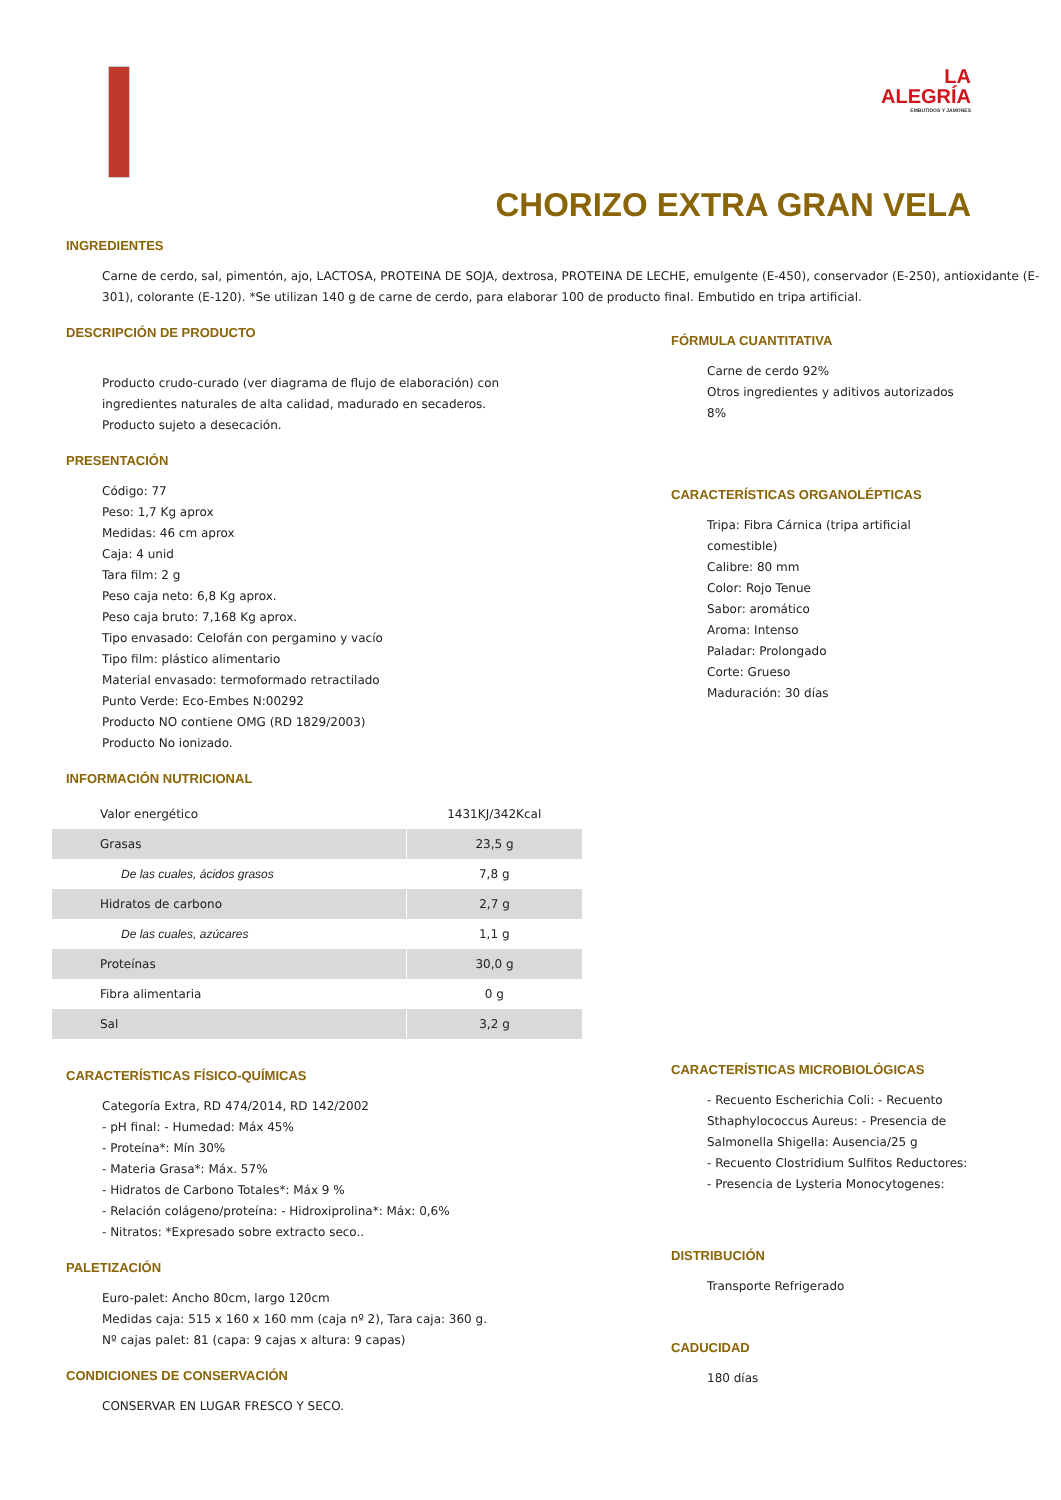LA
ALEGRÍA
EMBUTIDOS Y JAMONES
CHORIZO EXTRA GRAN VELA
INGREDIENTES
Carne de cerdo, sal, pimentón, ajo, LACTOSA, PROTEINA DE SOJA, dextrosa, PROTEINA DE LECHE, emulgente (E-450), conservador (E-250), antioxidante (E-301), colorante (E-120). *Se utilizan 140 g de carne de cerdo, para elaborar 100 de producto final. Embutido en tripa artificial.
DESCRIPCIÓN DE PRODUCTO
Producto crudo-curado (ver diagrama de flujo de elaboración) con ingredientes naturales de alta calidad, madurado en secaderos. Producto sujeto a desecación.
PRESENTACIÓN
Código: 77
Peso: 1,7 Kg aprox
Medidas: 46 cm aprox
Caja: 4 unid
Tara film: 2 g
Peso caja neto: 6,8 Kg aprox.
Peso caja bruto: 7,168 Kg aprox.
Tipo envasado: Celofán con pergamino y vacío
Tipo film: plástico alimentario
Material envasado: termoformado retractilado
Punto Verde: Eco-Embes N:00292
Producto NO contiene OMG (RD 1829/2003)
Producto No ionizado.
INFORMACIÓN NUTRICIONAL
| Valor energético | 1431KJ/342Kcal |
| Grasas | 23,5 g |
| De las cuales, ácidos grasos | 7,8 g |
| Hidratos de carbono | 2,7 g |
| De las cuales, azúcares | 1,1 g |
| Proteínas | 30,0 g |
| Fibra alimentaria | 0 g |
| Sal | 3,2 g |
CARACTERÍSTICAS FÍSICO-QUÍMICAS
Categoría Extra, RD 474/2014, RD 142/2002
- pH final: - Humedad: Máx 45%
- Proteína*: Mín 30%
- Materia Grasa*: Máx. 57%
- Hidratos de Carbono Totales*: Máx 9 %
- Relación colágeno/proteína: - Hidroxiprolina*: Máx: 0,6%
- Nitratos: *Expresado sobre extracto seco..
PALETIZACIÓN
Euro-palet: Ancho 80cm, largo 120cm
Medidas caja: 515 x 160 x 160 mm (caja nº 2), Tara caja: 360 g.
Nº cajas palet: 81 (capa: 9 cajas x altura: 9 capas)
CONDICIONES DE CONSERVACIÓN
CONSERVAR EN LUGAR FRESCO Y SECO.
FÓRMULA CUANTITATIVA
Carne de cerdo 92%
Otros ingredientes y aditivos autorizados 8%
CARACTERÍSTICAS ORGANOLÉPTICAS
Tripa: Fibra Cárnica (tripa artificial comestible)
Calibre: 80 mm
Color: Rojo Tenue
Sabor: aromático
Aroma: Intenso
Paladar: Prolongado
Corte: Grueso
Maduración: 30 días
CARACTERÍSTICAS MICROBIOLÓGICAS
- Recuento Escherichia Coli: - Recuento Sthaphylococcus Aureus: - Presencia de Salmonella Shigella: Ausencia/25 g
- Recuento Clostridium Sulfitos Reductores: - Presencia de Lysteria Monocytogenes:
DISTRIBUCIÓN
Transporte Refrigerado
CADUCIDAD
180 días